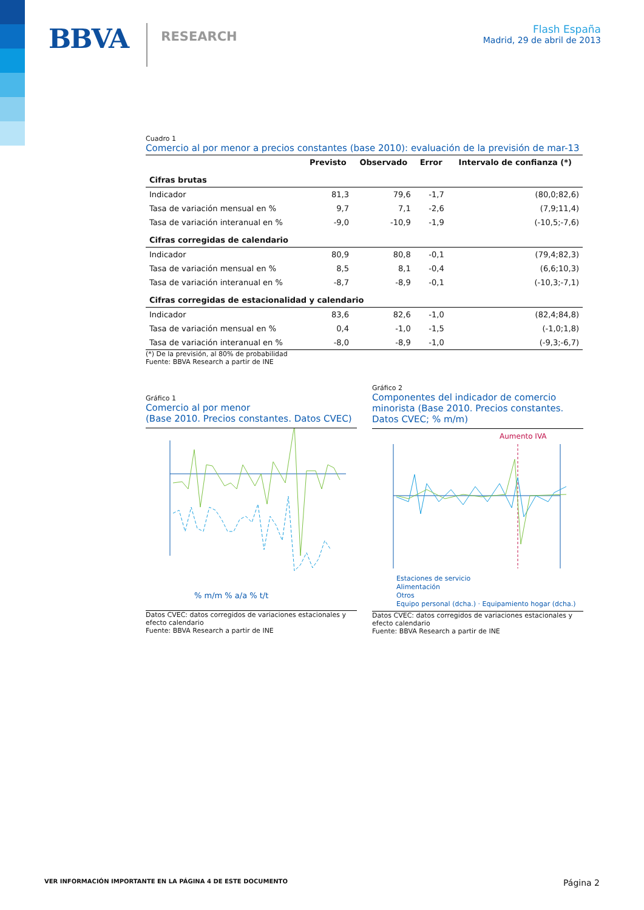BBVA RESEARCH
Flash España
Madrid, 29 de abril de 2013
Cuadro 1
Comercio al por menor a precios constantes (base 2010): evaluación de la previsión de mar-13
| | Previsto | Observado | Error | Intervalo de confianza (*) |
| --- | --- | --- | --- | --- |
| Cifras brutas | | | | |
| Indicador | 81,3 | 79,6 | -1,7 | (80,0;82,6) |
| Tasa de variación mensual en % | 9,7 | 7,1 | -2,6 | (7,9;11,4) |
| Tasa de variación interanual en % | -9,0 | -10,9 | -1,9 | (-10,5;-7,6) |
| Cifras corregidas de calendario | | | | |
| Indicador | 80,9 | 80,8 | -0,1 | (79,4;82,3) |
| Tasa de variación mensual en % | 8,5 | 8,1 | -0,4 | (6,6;10,3) |
| Tasa de variación interanual en % | -8,7 | -8,9 | -0,1 | (-10,3;-7,1) |
| Cifras corregidas de estacionalidad y calendario | | | | |
| Indicador | 83,6 | 82,6 | -1,0 | (82,4;84,8) |
| Tasa de variación mensual en % | 0,4 | -1,0 | -1,5 | (-1,0;1,8) |
| Tasa de variación interanual en % | -8,0 | -8,9 | -1,0 | (-9,3;-6,7) |
(*) De la previsión, al 80% de probabilidad
Fuente: BBVA Research a partir de INE
Gráfico 1
Comercio al por menor
(Base 2010. Precios constantes. Datos CVEC)
% m/m % a/a % t/t
Datos CVEC: datos corregidos de variaciones estacionales y efecto calendario
Fuente: BBVA Research a partir de INE
Gráfico 2
Componentes del indicador de comercio minorista (Base 2010. Precios constantes. Datos CVEC; % m/m)
Aumento IVA
Estaciones de servicio
Alimentación
Otros
Equipo personal (dcha.) · Equipamiento hogar (dcha.)
Datos CVEC: datos corregidos de variaciones estacionales y efecto calendario
Fuente: BBVA Research a partir de INE
VER INFORMACIÓN IMPORTANTE EN LA PÁGINA 4 DE ESTE DOCUMENTO Página 2